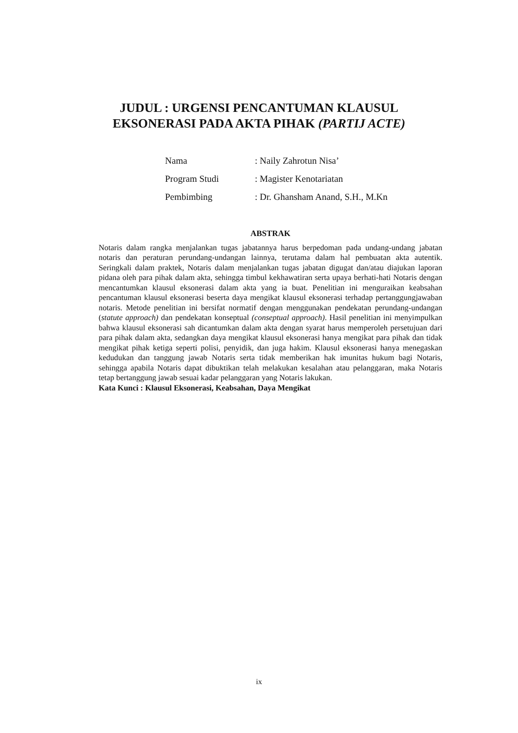JUDUL : URGENSI PENCANTUMAN KLAUSUL
EKSONERASI PADA AKTA PIHAK (PARTIJ ACTE)
| Nama | : Naily Zahrotun Nisa’ |
| Program Studi | : Magister Kenotariatan |
| Pembimbing | : Dr. Ghansham Anand, S.H., M.Kn |
ABSTRAK
Notaris dalam rangka menjalankan tugas jabatannya harus berpedoman pada undang-undang jabatan notaris dan peraturan perundang-undangan lainnya, terutama dalam hal pembuatan akta autentik. Seringkali dalam praktek, Notaris dalam menjalankan tugas jabatan digugat dan/atau diajukan laporan pidana oleh para pihak dalam akta, sehingga timbul kekhawatiran serta upaya berhati-hati Notaris dengan mencantumkan klausul eksonerasi dalam akta yang ia buat. Penelitian ini menguraikan keabsahan pencantuman klausul eksonerasi beserta daya mengikat klausul eksonerasi terhadap pertanggungjawaban notaris. Metode penelitian ini bersifat normatif dengan menggunakan pendekatan perundang-undangan (statute approach) dan pendekatan konseptual (conseptual approach). Hasil penelitian ini menyimpulkan bahwa klausul eksonerasi sah dicantumkan dalam akta dengan syarat harus memperoleh persetujuan dari para pihak dalam akta, sedangkan daya mengikat klausul eksonerasi hanya mengikat para pihak dan tidak mengikat pihak ketiga seperti polisi, penyidik, dan juga hakim. Klausul eksonerasi hanya menegaskan kedudukan dan tanggung jawab Notaris serta tidak memberikan hak imunitas hukum bagi Notaris, sehingga apabila Notaris dapat dibuktikan telah melakukan kesalahan atau pelanggaran, maka Notaris tetap bertanggung jawab sesuai kadar pelanggaran yang Notaris lakukan.
Kata Kunci : Klausul Eksonerasi, Keabsahan, Daya Mengikat
ix